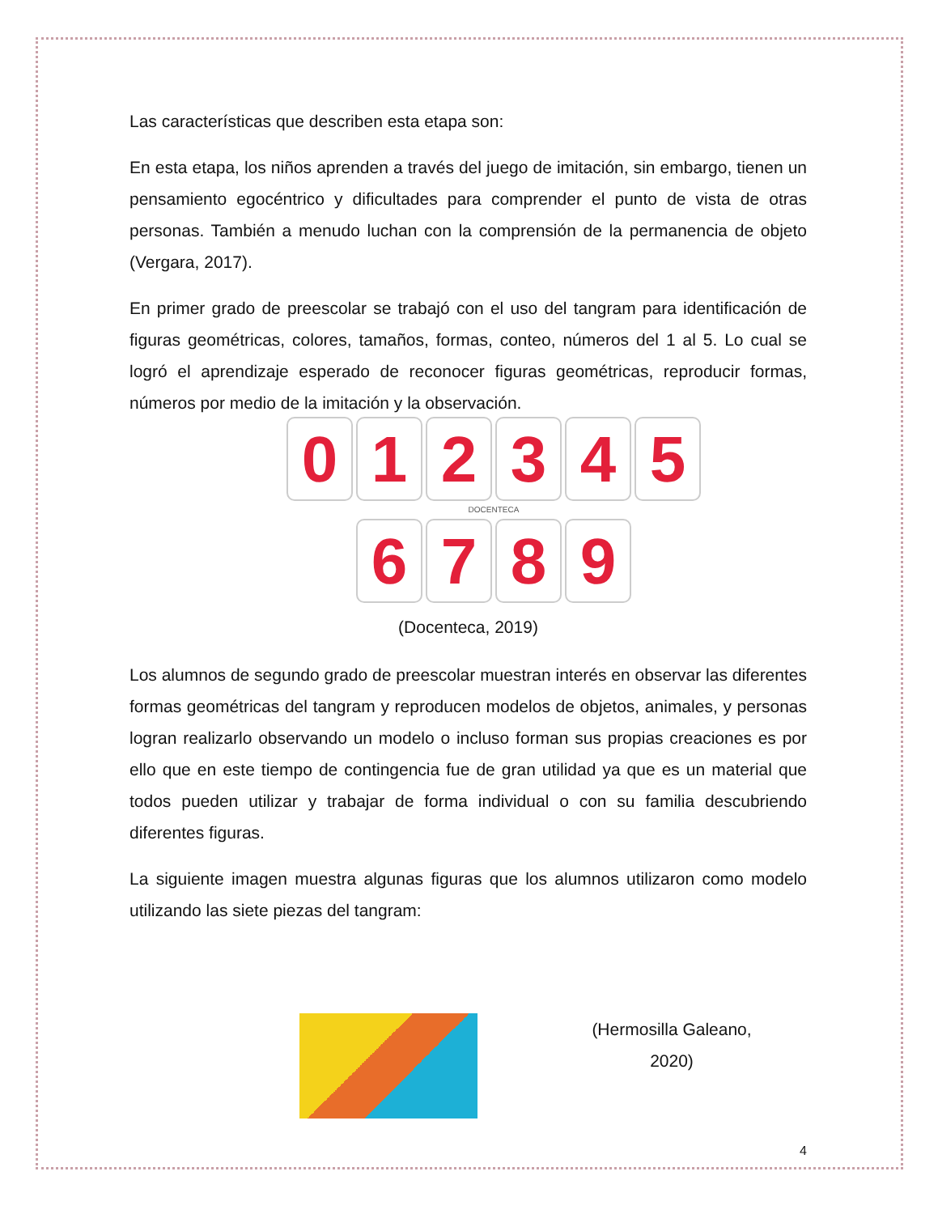Las características que describen esta etapa son:
En esta etapa, los niños aprenden a través del juego de imitación, sin embargo, tienen un pensamiento egocéntrico y dificultades para comprender el punto de vista de otras personas. También a menudo luchan con la comprensión de la permanencia de objeto (Vergara, 2017).
En primer grado de preescolar se trabajó con el uso del tangram para identificación de figuras geométricas, colores, tamaños, formas, conteo, números del 1 al 5. Lo cual se logró el aprendizaje esperado de reconocer figuras geométricas, reproducir formas, números por medio de la imitación y la observación.
0
1
2
3
4
5
DOCENTECA
6
7
8
9
(Docenteca, 2019)
Los alumnos de segundo grado de preescolar muestran interés en observar las diferentes formas geométricas del tangram y reproducen modelos de objetos, animales, y personas logran realizarlo observando un modelo o incluso forman sus propias creaciones es por ello que en este tiempo de contingencia fue de gran utilidad ya que es un material que todos pueden utilizar y trabajar de forma individual o con su familia descubriendo diferentes figuras.
La siguiente imagen muestra algunas figuras que los alumnos utilizaron como modelo utilizando las siete piezas del tangram:
(Hermosilla Galeano, 2020)
4